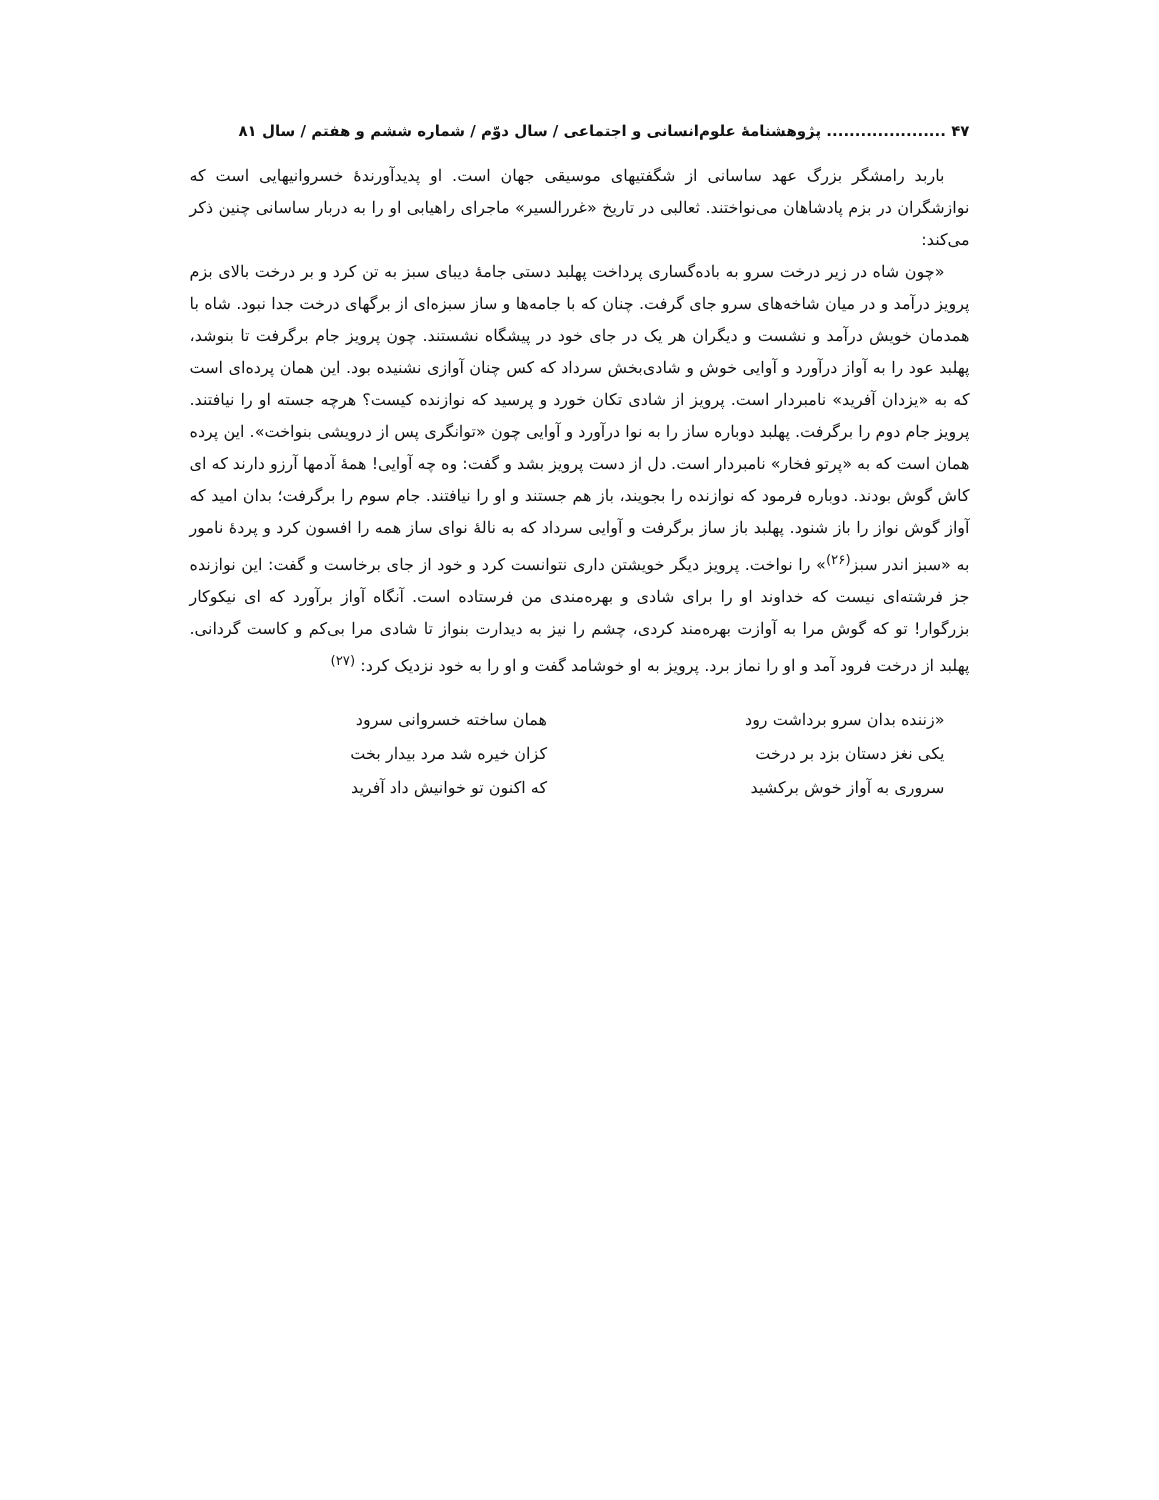۴۷ ..................... پژوهشنامهٔ علوم‌انسانی و اجتماعی / سال دوّم / شماره ششم و هفتم / سال ۸۱
باربد رامشگر بزرگ عهد ساسانی از شگفتیهای موسیقی جهان است. او پدیدآورندهٔ خسروانیهایی است که نوازشگران در بزم پادشاهان می‌نواختند. ثعالبی در تاریخ «غررالسیر» ماجرای راهیابی او را به دربار ساسانی چنین ذکر می‌کند:
«چون شاه در زیر درخت سرو به باده‌گساری پرداخت پهلبد دستی جامهٔ دیبای سبز به تن کرد و بر درخت بالای بزم پرویز درآمد و در میان شاخه‌های سرو جای گرفت. چنان که با جامه‌ها و ساز سبزه‌ای از برگهای درخت جدا نبود. شاه با همدمان خویش درآمد و نشست و دیگران هر یک در جای خود در پیشگاه نشستند. چون پرویز جام برگرفت تا بنوشد، پهلبد عود را به آواز درآورد و آوایی خوش و شادی‌بخش سرداد که کس چنان آوازی نشنیده بود. این همان پرده‌ای است که به «یزدان آفرید» نامبردار است. پرویز از شادی تکان خورد و پرسید که نوازنده کیست؟ هرچه جسته او را نیافتند. پرویز جام دوم را برگرفت. پهلبد دوباره ساز را به نوا درآورد و آوایی چون «توانگری پس از درویشی بنواخت». این پرده همان است که به «پرتو فخار» نامبردار است. دل از دست پرویز بشد و گفت: وه چه آوایی! همهٔ آدمها آرزو دارند که ای کاش گوش بودند. دوباره فرمود که نوازنده را بجویند، باز هم جستند و او را نیافتند. جام سوم را برگرفت؛ بدان امید که آواز گوش نواز را باز شنود. پهلبد باز ساز برگرفت و آوایی سرداد که به نالهٔ نوای ساز همه را افسون کرد و پردهٔ نامور به «سبز اندر سبز<sup>(۲۶)</sup>» را نواخت. پرویز دیگر خویشتن داری نتوانست کرد و خود از جای برخاست و گفت: این نوازنده جز فرشته‌ای نیست که خداوند او را برای شادی و بهره‌مندی من فرستاده است. آنگاه آواز برآورد که ای نیکوکار بزرگوار! تو که گوش مرا به آوازت بهره‌مند کردی، چشم را نیز به دیدارت بنواز تا شادی مرا بی‌کم و کاست گردانی. پهلبد از درخت فرود آمد و او را نماز برد. پرویز به او خوشامد گفت و او را به خود نزدیک کرد: <sup>(۲۷)</sup>
«زننده بدان سرو برداشت رود
همان ساخته خسروانی سرود
یکی نغز دستان بزد بر درخت
کزان خیره شد مرد بیدار بخت
سروری به آواز خوش برکشید
که اکنون تو خوانیش داد آفرید